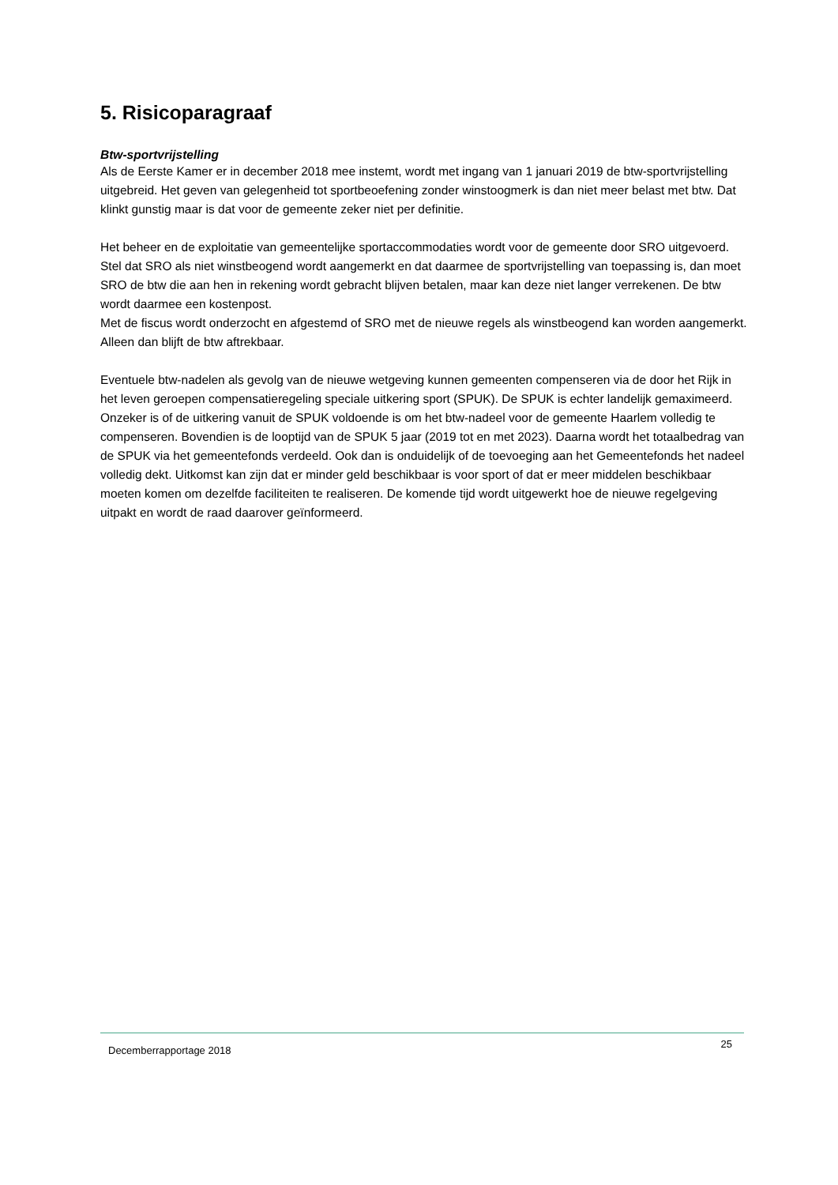5. Risicoparagraaf
Btw-sportvrijstelling
Als de Eerste Kamer er in december 2018 mee instemt, wordt met ingang van 1 januari 2019 de btw-sportvrijstelling uitgebreid. Het geven van gelegenheid tot sportbeoefening zonder winstoogmerk is dan niet meer belast met btw. Dat klinkt gunstig maar is dat voor de gemeente zeker niet per definitie.
Het beheer en de exploitatie van gemeentelijke sportaccommodaties wordt voor de gemeente door SRO uitgevoerd. Stel dat SRO als niet winstbeogend wordt aangemerkt en dat daarmee de sportvrijstelling van toepassing is, dan moet SRO de btw die aan hen in rekening wordt gebracht blijven betalen, maar kan deze niet langer verrekenen. De btw wordt daarmee een kostenpost.
Met de fiscus wordt onderzocht en afgestemd of SRO met de nieuwe regels als winstbeogend kan worden aangemerkt. Alleen dan blijft de btw aftrekbaar.
Eventuele btw-nadelen als gevolg van de nieuwe wetgeving kunnen gemeenten compenseren via de door het Rijk in het leven geroepen compensatieregeling speciale uitkering sport (SPUK). De SPUK is echter landelijk gemaximeerd. Onzeker is of de uitkering vanuit de SPUK voldoende is om het btw-nadeel voor de gemeente Haarlem volledig te compenseren. Bovendien is de looptijd van de SPUK 5 jaar (2019 tot en met 2023). Daarna wordt het totaalbedrag van de SPUK via het gemeentefonds verdeeld. Ook dan is onduidelijk of de toevoeging aan het Gemeentefonds het nadeel volledig dekt. Uitkomst kan zijn dat er minder geld beschikbaar is voor sport of dat er meer middelen beschikbaar moeten komen om dezelfde faciliteiten te realiseren. De komende tijd wordt uitgewerkt hoe de nieuwe regelgeving uitpakt en wordt de raad daarover geïnformeerd.
Decemberrapportage 2018 25